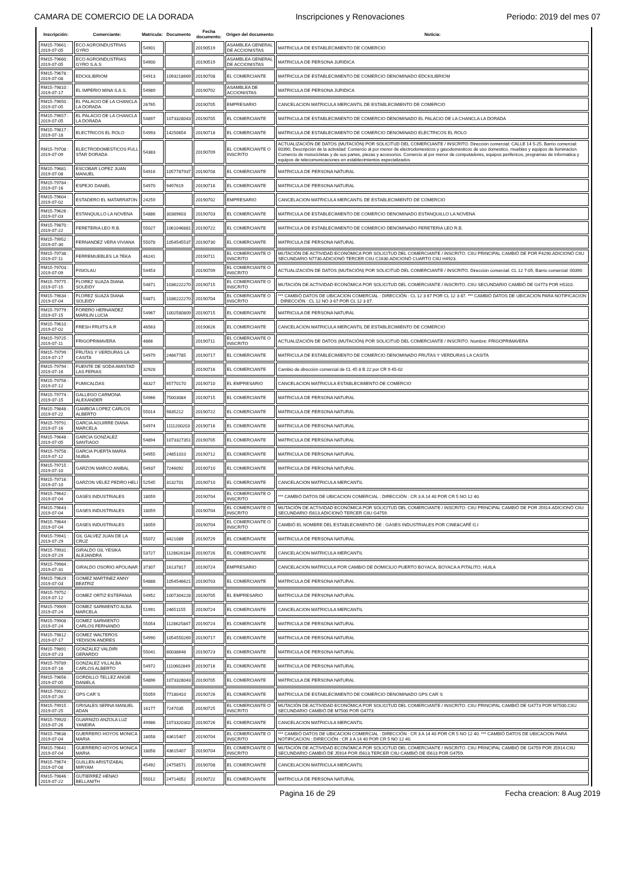CAMARA DE COMERCIO DE LA DORADA Inscripciones y Renovaciones Periodo: 2019 del mes 07
| Inscripción: | Comerciante: | Matricula: | Documento | Fecha documento: | Origen del documento: | Noticia: |
| --- | --- | --- | --- | --- | --- | --- |
| RM15-79661 : 2019-07-05 | ECO AGROINDUSTRIAS GYRO | 54901 | | 20190519 | ASAMBLEA GENERAL DE ACCIONISTAS | MATRICULA DE ESTABLECIMIENTO DE COMERCIO |
| RM15-79660 : 2019-07-05 | ECO AGROINDUSTRIAS GYRO S.A.S | 54900 | | 20190519 | ASAMBLEA GENERAL DE ACCIONISTAS | MATRICULA DE PERSONA JURIDICA |
| RM15-79678 : 2019-07-08 | EDCKILIBRIOM | 54913 | 1093218669 | 20190708 | EL COMERCIANTE | MATRICULA DE ESTABLECIMIENTO DE COMERCIO DENOMINADO EDCKILIBRIOM |
| RM15-79810 : 2019-07-17 | EL IMPERIO MINA S.A.S. | 54989 | | 20190702 | ASAMBLEA DE ACCIONISTAS | MATRICULA DE PERSONA JURIDICA |
| RM15-79650 : 2019-07-05 | EL PALACIO DE LA CHANCLA LA DORADA | 26765 | | 20190705 | EMPRESARIO | CANCELACION MATRICULA MERCANTIL DE ESTABLECIMIENTO DE COMERCIO |
| RM15-79657 : 2019-07-05 | EL PALACIO DE LA CHANCLA LA DORADA | 54897 | 1073328043 | 20190705 | EL COMERCIANTE | MATRICULA DE ESTABLECIMIENTO DE COMERCIO DENOMINADO EL PALACIO DE LA CHANCLA LA DORADA |
| RM15-79817 : 2019-07-18 | ELECTRICOS EL ROLO | 54993 | 14250654 | 20190718 | EL COMERCIANTE | MATRICULA DE ESTABLECIMIENTO DE COMERCIO DENOMINADO ELECTRICOS EL ROLO |
| RM15-79708 : 2019-07-09 | ELECTRODOMESTICOS FULL STAR DORADA | 54383 | | 20190709 | EL COMERCIANTE O INSCRITO | ACTUALIZACIÓN DE DATOS (MUTACIÓN) POR SOLICITUD DEL COMERCIANTE / INSCRITO. Dirección comercial: CALLE 14 5-25, Barrio comercial: 00390, Descripción de la actividad: Comercio al por menor de electrodomesticos y gasodomesticos de uso domestico, muebles y equipos de iluminacion. Comercio de motocicletas y de sus partes, piezas y accesorios. Comercio al por menor de computadores, equipos perifericos, programas de informatica y equipos de telecomunicaciones en establecimientos especializados |
| RM15-79681 : 2019-07-08 | ESCOBAR LOPEZ JUAN MANUEL | 54916 | 1057787937 | 20190708 | EL COMERCIANTE | MATRICULA DE PERSONA NATURAL |
| RM15-79784 : 2019-07-16 | ESPEJO DANIEL | 54970 | 9497619 | 20190716 | EL COMERCIANTE | MATRICULA DE PERSONA NATURAL |
| RM15-79604 : 2019-07-02 | ESTADERO EL MATARRATON | 24259 | | 20190702 | EMPRESARIO | CANCELACION MATRICULA MERCANTIL DE ESTABLECIMIENTO DE COMERCIO |
| RM15-79626 : 2019-07-03 | ESTANQUILLO LA NOVENA | 54886 | 30389603 | 20190703 | EL COMERCIANTE | MATRICULA DE ESTABLECIMIENTO DE COMERCIO DENOMINADO ESTANQUILLO LA NOVENA |
| RM15-79870 : 2019-07-22 | FERETERIA LEO R.B. | 55027 | 1061046881 | 20190722 | EL COMERCIANTE | MATRICULA DE ESTABLECIMIENTO DE COMERCIO DENOMINADO FERETERIA LEO R.B. |
| RM15-79952 : 2019-07-30 | FERNANDEZ VERA VIVIANA | 55078 | 1054545537 | 20190730 | EL COMERCIANTE | MATRICULA DE PERSONA NATURAL |
| RM15-79738 : 2019-07-11 | FERREMUEBLES LA TEKA | 46241 | | 20190711 | EL COMERCIANTE O INSCRITO | MUTACIÓN DE ACTIVIDAD ECONÓMICA POR SOLICITUD DEL COMERCIANTE / INSCRITO. CIIU PRINCIPAL CAMBIÓ DE POR F4290.ADICIONÓ CIIU SECUNDARIO N7730.ADICIONÓ TERCER CIIU C1630.ADICIONÓ CUARTO CIIU H4923. |
| RM15-79703 : 2019-07-09 | FISIOLAU | 54453 | | 20190709 | EL COMERCIANTE O INSCRITO | ACTUALIZACIÓN DE DATOS (MUTACIÓN) POR SOLICITUD DEL COMERCIANTE / INSCRITO. Dirección comercial: CL 12 7-05, Barrio comercial: 00390 |
| RM15-79775 : 2019-07-15 | FLOREZ SUAZA DIANA SOLEIDY | 54871 | 1036222270 | 20190715 | EL COMERCIANTE O INSCRITO | MUTACIÓN DE ACTIVIDAD ECONÓMICA POR SOLICITUD DEL COMERCIANTE / INSCRITO. CIIU SECUNDARIO CAMBIÓ DE G4773 POR H5310. |
| RM15-79634 : 2019-07-04 | FLOREZ SUAZA DIANA SOLEIDY | 54871 | 1036222270 | 20190704 | EL COMERCIANTE O INSCRITO | *** CAMBIÓ DATOS DE UBICACION COMERCIAL : DIRECCIÓN : CL 12 3 67 POR CL 12 3 87. *** CAMBIÓ DATOS DE UBICACION PARA NOTIFICACION : DIRECCIÓN : CL 12 NO 3 67 POR CL 12 3 87. |
| RM15-79779 : 2019-07-15 | FORERO HERNANDEZ MARILIN LUCIA | 54967 | 1002580809 | 20190715 | EL COMERCIANTE | MATRICULA DE PERSONA NATURAL |
| RM15-79610 : 2019-07-02 | FRESH FRUITS A.R | 46563 | | 20190626 | EL COMERCIANTE | CANCELACION MATRICULA MERCANTIL DE ESTABLECIMIENTO DE COMERCIO |
| RM15-79725 : 2019-07-11 | FRIGOPRIMAVERA | 4866 | | 20190711 | EL COMERCIANTE O INSCRITO | ACTUALIZACIÓN DE DATOS (MUTACIÓN) POR SOLICITUD DEL COMERCIANTE / INSCRITO. Nombre: FRIGOPRIMAVERA |
| RM15-79799 : 2019-07-17 | FRUTAS Y VERDURAS LA CASITA | 54979 | 24867785 | 20190717 | EL COMERCIANTE | MATRICULA DE ESTABLECIMIENTO DE COMERCIO DENOMINADO FRUTAS Y VERDURAS LA CASITA |
| RM15-79794 : 2019-07-16 | FUENTE DE SODA AMISTAD LAS FERIAS | 32928 | | 20190716 | EL COMERCIANTE | Cambio de dirección comercial de CL 45 8 B 22 por CR 9 45-02 |
| RM15-79756 : 2019-07-12 | FUMICALDAS | 48327 | 65770170 | 20190710 | EL EMPRESARIO | CANCELACION MATRICULA ESTABLECIMIENTO DE COMERCIO |
| RM15-79774 : 2019-07-15 | GALLEGO CARMONA ALEXANDER | 54966 | 75003084 | 20190715 | EL COMERCIANTE | MATRICULA DE PERSONA NATURAL |
| RM15-79848 : 2019-07-22 | GAMBOA LOPEZ CARLOS ALBERTO | 55014 | 9835212 | 20190722 | EL COMERCIANTE | MATRICULA DE PERSONA NATURAL |
| RM15-79791 : 2019-07-16 | GARCIA AGUIRRE DIANA MARCELA | 54974 | 1111200203 | 20190716 | EL COMERCIANTE | MATRICULA DE PERSONA NATURAL |
| RM15-79648 : 2019-07-05 | GARCIA GONZALEZ SANTIAGO | 54894 | 1073327351 | 20190705 | EL COMERCIANTE | MATRICULA DE PERSONA NATURAL |
| RM15-79758 : 2019-07-12 | GARCIA PUERTA MARIA NUBIA | 54955 | 24851010 | 20190712 | EL COMERCIANTE | MATRICULA DE PERSONA NATURAL |
| RM15-79715 : 2019-07-10 | GARZON MARCO ANIBAL | 54937 | 7246092 | 20190710 | EL COMERCIANTE | MATRICULA DE PERSONA NATURAL |
| RM15-79716 : 2019-07-10 | GARZON VELEZ PEDRO HELI | 52545 | 3132701 | 20190710 | EL COMERCIANTE | CANCELACION MATRICULA MERCANTIL |
| RM15-79642 : 2019-07-04 | GASES INDUSTRIALES | 18059 | | 20190704 | EL COMERCIANTE O INSCRITO | *** CAMBIÓ DATOS DE UBICACION COMERCIAL : DIRECCIÓN : CR 3 A 14 40 POR CR 5 NO 12 40. |
| RM15-79643 : 2019-07-04 | GASES INDUSTRIALES | 18059 | | 20190704 | EL COMERCIANTE O INSCRITO | MUTACIÓN DE ACTIVIDAD ECONÓMICA POR SOLICITUD DEL COMERCIANTE / INSCRITO. CIIU PRINCIPAL CAMBIÓ DE POR J5914.ADICIONÓ CIIU SECUNDARIO I5613.ADICIONÓ TERCER CIIU G4759. |
| RM15-79644 : 2019-07-04 | GASES INDUSTRIALES | 18059 | | 20190704 | EL COMERCIANTE O INSCRITO | CAMBIÓ EL NOMBRE DEL ESTABLECIMIENTO DE : GASES INDUSTRIALES POR CINE&CAFÉ G.I |
| RM15-79941 : 2019-07-29 | GIL GALVEZ JUAN DE LA CRUZ | 55072 | 4421089 | 20190729 | EL COMERCIANTE | MATRICULA DE PERSONA NATURAL |
| RM15-79931 : 2019-07-29 | GIRALDO GIL YESIKA ALEJANDRA | 53727 | 1128626184 | 20190726 | EL COMERCIANTE | CANCELACION MATRICULA MERCANTIL |
| RM15-79984 : 2019-07-31 | GIRALDO OSORIO APOLINAR | 37307 | 16137817 | 20190724 | EMPRESARIO | CANCELACION MATRICULA POR CAMBIO DE DOMICILIO PUERTO BOYACA, BOYACA A PITALITO, HUILA |
| RM15-79629 : 2019-07-03 | GOMEZ MARTINEZ ANNY BEATRIZ | 54888 | 1054546621 | 20190703 | EL COMERCIANTE | MATRICULA DE PERSONA NATURAL |
| RM15-79752 : 2019-07-12 | GOMEZ ORTIZ ESTEFANIA | 54952 | 1007304228 | 20190705 | EL EMPRESARIO | MATRICULA DE PERSONA NATURAL |
| RM15-79909 : 2019-07-24 | GOMEZ SARMIENTO ALBA MARCELA | 51991 | 24651155 | 20190724 | EL COMERCIANTE | CANCELACION MATRICULA MERCANTIL |
| RM15-79908 : 2019-07-24 | GOMEZ SARMIENTO CARLOS FERNANDO | 55054 | 1128625847 | 20190724 | EL COMERCIANTE | MATRICULA DE PERSONA NATURAL |
| RM15-79812 : 2019-07-17 | GOMEZ WALTEROS YEDISON ANDRES | 54990 | 1054550269 | 20190717 | EL COMERCIANTE | MATRICULA DE PERSONA NATURAL |
| RM15-79891 : 2019-07-23 | GONZALEZ VALDIRI GERARDO | 55041 | 80038648 | 20190723 | EL COMERCIANTE | MATRICULA DE PERSONA NATURAL |
| RM15-79789 : 2019-07-16 | GONZALEZ VILLALBA CARLOS ALBERTO | 54972 | 1110602849 | 20190716 | EL COMERCIANTE | MATRICULA DE PERSONA NATURAL |
| RM15-79656 : 2019-07-05 | GORDILLO TELLEZ ANGIE DANIELA | 54896 | 1073328043 | 20190705 | EL COMERCIANTE | MATRICULA DE PERSONA NATURAL |
| RM15-79922 : 2019-07-26 | GPS CAR´S | 55059 | 77180410 | 20190726 | EL COMERCIANTE | MATRICULA DE ESTABLECIMIENTO DE COMERCIO DENOMINADO GPS CAR´S |
| RM15-79915 : 2019-07-25 | GRISALES SERNA MANUEL ADAN | 16177 | 7247035 | 20190725 | EL COMERCIANTE O INSCRITO | MUTACIÓN DE ACTIVIDAD ECONÓMICA POR SOLICITUD DEL COMERCIANTE / INSCRITO. CIIU PRINCIPAL CAMBIÓ DE G4773 POR M7500.CIIU SECUNDARIO CAMBIÓ DE M7500 POR G4773. |
| RM15-79920 : 2019-07-26 | GUARNIZO ANZOLA LUZ YANEIRA | 49986 | 1073320302 | 20190726 | EL COMERCIANTE | CANCELACION MATRICULA MERCANTIL |
| RM15-79638 : 2019-07-04 | GUERRERO HOYOS MONICA MARIA | 18058 | 43615407 | 20190704 | EL COMERCIANTE O INSCRITO | *** CAMBIÓ DATOS DE UBICACION COMERCIAL : DIRECCIÓN : CR 3 A 14 40 POR CR 5 NO 12 40. *** CAMBIÓ DATOS DE UBICACION PARA NOTIFICACION : DIRECCIÓN : CR 3 A 14 40 POR CR 5 NO 12 40. |
| RM15-79641 : 2019-07-04 | GUERRERO HOYOS MONICA MARIA | 18058 | 43615407 | 20190704 | EL COMERCIANTE O INSCRITO | MUTACIÓN DE ACTIVIDAD ECONÓMICA POR SOLICITUD DEL COMERCIANTE / INSCRITO. CIIU PRINCIPAL CAMBIÓ DE G4759 POR J5914.CIIU SECUNDARIO CAMBIÓ DE J5914 POR I5613.TERCER CIIU CAMBIÓ DE I5613 POR G4759. |
| RM15-79674 : 2019-07-08 | GUILLEN ARISTIZABAL MIRYAM | 45492 | 24758571 | 20190708 | EL COMERCIANTE | CANCELACION MATRICULA MERCANTIL |
| RM15-79846 : 2019-07-22 | GUTIERREZ HENAO BELLANITH | 55012 | 24714052 | 20190722 | EL COMERCIANTE | MATRICULA DE PERSONA NATURAL |
Pagina 16 de 29 Fecha creacion: 8 Aug 2019